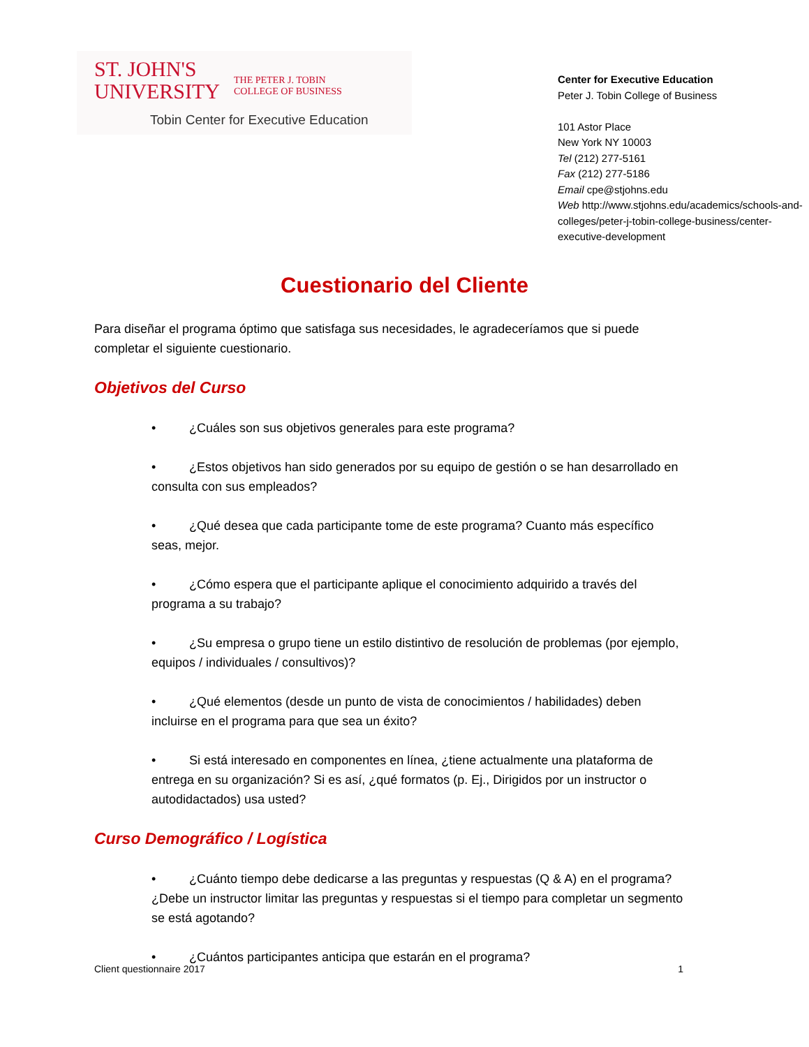ST. JOHN'S
UNIVERSITY
THE PETER J. TOBIN
COLLEGE OF BUSINESS
Tobin Center for Executive Education
Center for Executive Education
Peter J. Tobin College of Business
101 Astor Place
New York NY 10003
Tel (212) 277-5161
Fax (212) 277-5186
Email cpe@stjohns.edu
Web http://www.stjohns.edu/academics/schools-and-colleges/peter-j-tobin-college-business/center-executive-development
Cuestionario del Cliente
Para diseñar el programa óptimo que satisfaga sus necesidades, le agradeceríamos que si puede completar el siguiente cuestionario.
Objetivos del Curso
• ¿Cuáles son sus objetivos generales para este programa?
• ¿Estos objetivos han sido generados por su equipo de gestión o se han desarrollado en consulta con sus empleados?
• ¿Qué desea que cada participante tome de este programa? Cuanto más específico seas, mejor.
• ¿Cómo espera que el participante aplique el conocimiento adquirido a través del programa a su trabajo?
• ¿Su empresa o grupo tiene un estilo distintivo de resolución de problemas (por ejemplo, equipos / individuales / consultivos)?
• ¿Qué elementos (desde un punto de vista de conocimientos / habilidades) deben incluirse en el programa para que sea un éxito?
• Si está interesado en componentes en línea, ¿tiene actualmente una plataforma de entrega en su organización? Si es así, ¿qué formatos (p. Ej., Dirigidos por un instructor o autodidactados) usa usted?
Curso Demográfico / Logística
• ¿Cuánto tiempo debe dedicarse a las preguntas y respuestas (Q & A) en el programa? ¿Debe un instructor limitar las preguntas y respuestas si el tiempo para completar un segmento se está agotando?
• ¿Cuántos participantes anticipa que estarán en el programa?
Client questionnaire 2017 1